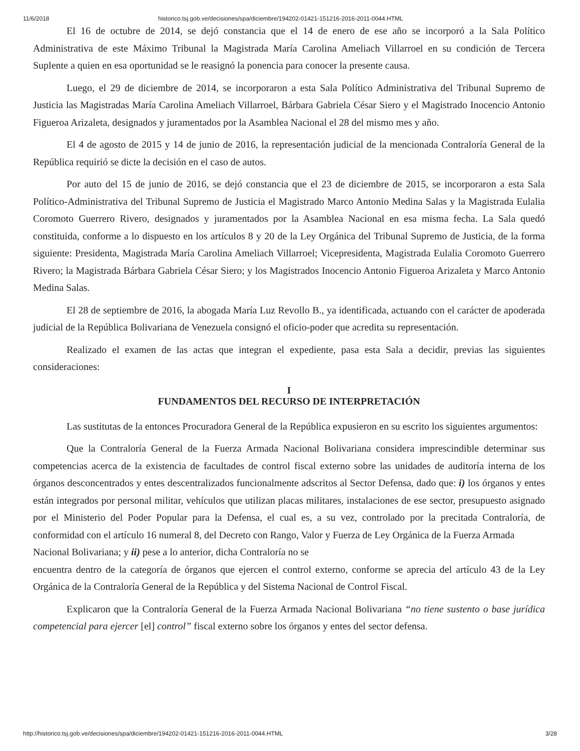11/6/2018 historico.tsj.gob.ve/decisiones/spa/diciembre/194202-01421-151216-2016-2011-0044.HTML
El 16 de octubre de 2014, se dejó constancia que el 14 de enero de ese año se incorporó a la Sala Político Administrativa de este Máximo Tribunal la Magistrada María Carolina Ameliach Villarroel en su condición de Tercera Suplente a quien en esa oportunidad se le reasignó la ponencia para conocer la presente causa.
Luego, el 29 de diciembre de 2014, se incorporaron a esta Sala Político Administrativa del Tribunal Supremo de Justicia las Magistradas María Carolina Ameliach Villarroel, Bárbara Gabriela César Siero y el Magistrado Inocencio Antonio Figueroa Arizaleta, designados y juramentados por la Asamblea Nacional el 28 del mismo mes y año.
El 4 de agosto de 2015 y 14 de junio de 2016, la representación judicial de la mencionada Contraloría General de la República requirió se dicte la decisión en el caso de autos.
Por auto del 15 de junio de 2016, se dejó constancia que el 23 de diciembre de 2015, se incorporaron a esta Sala Político-Administrativa del Tribunal Supremo de Justicia el Magistrado Marco Antonio Medina Salas y la Magistrada Eulalia Coromoto Guerrero Rivero, designados y juramentados por la Asamblea Nacional en esa misma fecha. La Sala quedó constituida, conforme a lo dispuesto en los artículos 8 y 20 de la Ley Orgánica del Tribunal Supremo de Justicia, de la forma siguiente: Presidenta, Magistrada María Carolina Ameliach Villarroel; Vicepresidenta, Magistrada Eulalia Coromoto Guerrero Rivero; la Magistrada Bárbara Gabriela César Siero; y los Magistrados Inocencio Antonio Figueroa Arizaleta y Marco Antonio Medina Salas.
El 28 de septiembre de 2016, la abogada María Luz Revollo B., ya identificada, actuando con el carácter de apoderada judicial de la República Bolivariana de Venezuela consignó el oficio-poder que acredita su representación.
Realizado el examen de las actas que integran el expediente, pasa esta Sala a decidir, previas las siguientes consideraciones:
I
FUNDAMENTOS DEL RECURSO DE INTERPRETACIÓN
Las sustitutas de la entonces Procuradora General de la República expusieron en su escrito los siguientes argumentos:
Que la Contraloría General de la Fuerza Armada Nacional Bolivariana considera imprescindible determinar sus competencias acerca de la existencia de facultades de control fiscal externo sobre las unidades de auditoría interna de los órganos desconcentrados y entes descentralizados funcionalmente adscritos al Sector Defensa, dado que: i) los órganos y entes están integrados por personal militar, vehículos que utilizan placas militares, instalaciones de ese sector, presupuesto asignado por el Ministerio del Poder Popular para la Defensa, el cual es, a su vez, controlado por la precitada Contraloría, de conformidad con el artículo 16 numeral 8, del Decreto con Rango, Valor y Fuerza de Ley Orgánica de la Fuerza Armada
Nacional Bolivariana; y ii) pese a lo anterior, dicha Contraloría no se
encuentra dentro de la categoría de órganos que ejercen el control externo, conforme se aprecia del artículo 43 de la Ley Orgánica de la Contraloría General de la República y del Sistema Nacional de Control Fiscal.
Explicaron que la Contraloría General de la Fuerza Armada Nacional Bolivariana “no tiene sustento o base jurídica competencial para ejercer [el] control” fiscal externo sobre los órganos y entes del sector defensa.
http://historico.tsj.gob.ve/decisiones/spa/diciembre/194202-01421-151216-2016-2011-0044.HTML 3/28